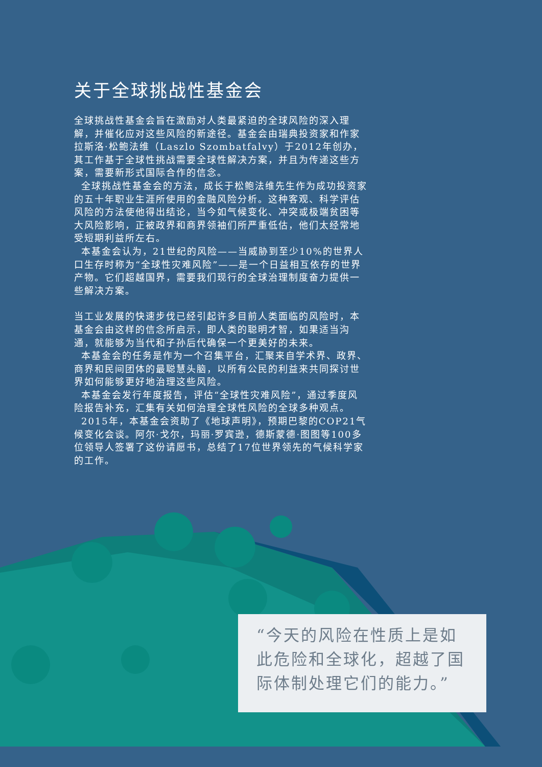关于全球挑战性基金会
全球挑战性基金会旨在激励对人类最紧迫的全球风险的深入理解，并催化应对这些风险的新途径。基金会由瑞典投资家和作家拉斯洛·松鲍法维（Laszlo Szombatfalvy）于2012年创办，其工作基于全球性挑战需要全球性解决方案，并且为传递这些方案，需要新形式国际合作的信念。
全球挑战性基金会的方法，成长于松鲍法维先生作为成功投资家的五十年职业生涯所使用的金融风险分析。这种客观、科学评估风险的方法使他得出结论，当今如气候变化、冲突或极端贫困等大风险影响，正被政界和商界领袖们所严重低估，他们太经常地受短期利益所左右。
本基金会认为，21世纪的风险——当威胁到至少10%的世界人口生存时称为“全球性灾难风险”——是一个日益相互依存的世界产物。它们超越国界，需要我们现行的全球治理制度奋力提供一些解决方案。
当工业发展的快速步伐已经引起许多目前人类面临的风险时，本基金会由这样的信念所启示，即人类的聪明才智，如果适当沟通，就能够为当代和子孙后代确保一个更美好的未来。
本基金会的任务是作为一个召集平台，汇聚来自学术界、政界、商界和民间团体的最聪慧头脑，以所有公民的利益来共同探讨世界如何能够更好地治理这些风险。
本基金会发行年度报告，评估“全球性灾难风险”，通过季度风险报告补充，汇集有关如何治理全球性风险的全球多种观点。
2015年，本基金会资助了《地球声明》，预期巴黎的COP21气候变化会谈。阿尔·戈尔，玛丽·罗宾逊，德斯蒙德·图图等100多位领导人签署了这份请愿书，总结了17位世界领先的气候科学家的工作。
“今天的风险在性质上是如此危险和全球化，超越了国际体制处理它们的能力。”